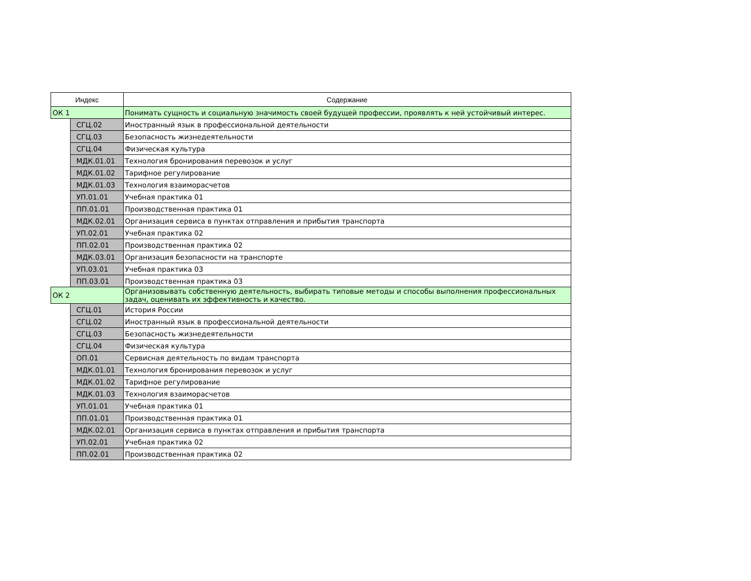| Индекс | | Содержание |
| --- | --- | --- |
| ОК 1 | | Понимать сущность и социальную значимость своей будущей профессии, проявлять к ней устойчивый интерес. |
| | СГЦ.02 | Иностранный язык в профессиональной деятельности |
| | СГЦ.03 | Безопасность жизнедеятельности |
| | СГЦ.04 | Физическая культура |
| | МДК.01.01 | Технология бронирования перевозок и услуг |
| | МДК.01.02 | Тарифное регулирование |
| | МДК.01.03 | Технология взаиморасчетов |
| | УП.01.01 | Учебная практика 01 |
| | ПП.01.01 | Производственная практика 01 |
| | МДК.02.01 | Организация сервиса в пунктах отправления и прибытия транспорта |
| | УП.02.01 | Учебная практика 02 |
| | ПП.02.01 | Производственная практика 02 |
| | МДК.03.01 | Организация безопасности на транспорте |
| | УП.03.01 | Учебная практика 03 |
| | ПП.03.01 | Производственная практика 03 |
| ОК 2 | | Организовывать собственную деятельность, выбирать типовые методы и способы выполнения профессиональных задач, оценивать их эффективность и качество. |
| | СГЦ.01 | История России |
| | СГЦ.02 | Иностранный язык в профессиональной деятельности |
| | СГЦ.03 | Безопасность жизнедеятельности |
| | СГЦ.04 | Физическая культура |
| | ОП.01 | Сервисная деятельность по видам транспорта |
| | МДК.01.01 | Технология бронирования перевозок и услуг |
| | МДК.01.02 | Тарифное регулирование |
| | МДК.01.03 | Технология взаиморасчетов |
| | УП.01.01 | Учебная практика 01 |
| | ПП.01.01 | Производственная практика 01 |
| | МДК.02.01 | Организация сервиса в пунктах отправления и прибытия транспорта |
| | УП.02.01 | Учебная практика 02 |
| | ПП.02.01 | Производственная практика 02 |